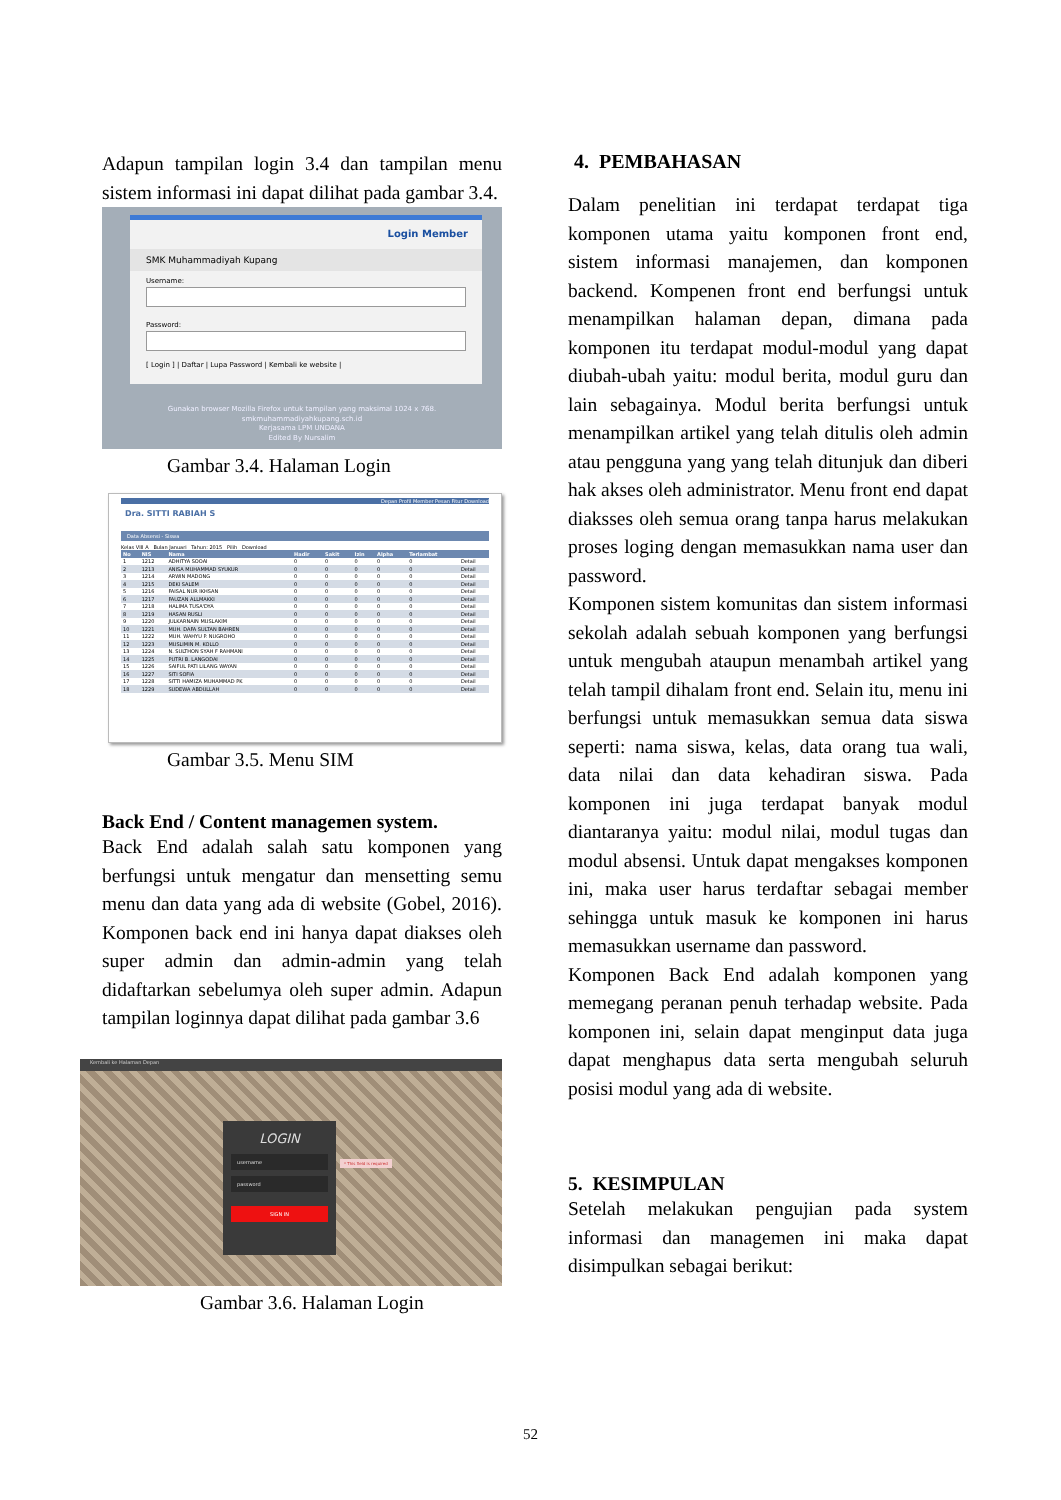Adapun tampilan login 3.4 dan tampilan menu sistem informasi ini dapat dilihat pada gambar 3.4.
Login Member
SMK Muhammadiyah Kupang
Username:
Password:
[ Login ] | Daftar | Lupa Password | Kembali ke website |
Gunakan browser Mozilla Firefox untuk tampilan yang maksimal 1024 x 768.
smkmuhammadiyahkupang.sch.id
Kerjasama LPM UNDANA
Edited By Nursalim
Gambar 3.4. Halaman Login
Depan Profil Member Pesan Fitur Download
Dra. SITTI RABIAH S
Data Absensi - Siswa
Kelas VIII A Bulan Januari Tahun: 2015 Pilih Download
| No | NIS | Nama | Hadir | Sakit | Izin | Alpha | Terlambat | |
| --- | --- | --- | --- | --- | --- | --- | --- | --- |
| 1 | 1212 | ADHITYA SOOAI | 0 | 0 | 0 | 0 | 0 | Detail |
| 2 | 1213 | ANISA MUHAMMAD SYUKUR | 0 | 0 | 0 | 0 | 0 | Detail |
| 3 | 1214 | ARWIN MADONG | 0 | 0 | 0 | 0 | 0 | Detail |
| 4 | 1215 | DEKI SALEM | 0 | 0 | 0 | 0 | 0 | Detail |
| 5 | 1216 | FAISAL NUR IKHSAN | 0 | 0 | 0 | 0 | 0 | Detail |
| 6 | 1217 | FAUZAN ALLMAKKI | 0 | 0 | 0 | 0 | 0 | Detail |
| 7 | 1218 | HALIMA TUSA'DYA | 0 | 0 | 0 | 0 | 0 | Detail |
| 8 | 1219 | HASAN RUSLI | 0 | 0 | 0 | 0 | 0 | Detail |
| 9 | 1220 | JULKARNAIN MUSLAKIM | 0 | 0 | 0 | 0 | 0 | Detail |
| 10 | 1221 | MUH. DAFA SULTAN BAHREN | 0 | 0 | 0 | 0 | 0 | Detail |
| 11 | 1222 | MUH. WAHYU P. NUGROHO | 0 | 0 | 0 | 0 | 0 | Detail |
| 12 | 1223 | MUSLIMIN M. KOLLO | 0 | 0 | 0 | 0 | 0 | Detail |
| 13 | 1224 | N. SULTHON SYAH F RAHMANI | 0 | 0 | 0 | 0 | 0 | Detail |
| 14 | 1225 | PUTRI B. LANGODAI | 0 | 0 | 0 | 0 | 0 | Detail |
| 15 | 1226 | SAIFUL PATI LILANG WAYAN | 0 | 0 | 0 | 0 | 0 | Detail |
| 16 | 1227 | SITI SOFIA | 0 | 0 | 0 | 0 | 0 | Detail |
| 17 | 1228 | SITTI HAMIZA MUHAMMAD PK | 0 | 0 | 0 | 0 | 0 | Detail |
| 18 | 1229 | SUDEWA ABDULLAH | 0 | 0 | 0 | 0 | 0 | Detail |
Gambar 3.5. Menu SIM
Back End / Content managemen system.
Back End adalah salah satu komponen yang berfungsi untuk mengatur dan mensetting semu menu dan data yang ada di website (Gobel, 2016). Komponen back end ini hanya dapat diakses oleh super admin dan admin-admin yang telah didaftarkan sebelumya oleh super admin. Adapun tampilan loginnya dapat dilihat pada gambar 3.6
Kembali ke Halaman Depan
LOGIN
username
password
SIGN IN
* This field is required
Gambar 3.6. Halaman Login
4. PEMBAHASAN
Dalam penelitian ini terdapat terdapat tiga komponen utama yaitu komponen front end, sistem informasi manajemen, dan komponen backend. Kompenen front end berfungsi untuk menampilkan halaman depan, dimana pada komponen itu terdapat modul-modul yang dapat diubah-ubah yaitu: modul berita, modul guru dan lain sebagainya. Modul berita berfungsi untuk menampilkan artikel yang telah ditulis oleh admin atau pengguna yang yang telah ditunjuk dan diberi hak akses oleh administrator. Menu front end dapat diaksses oleh semua orang tanpa harus melakukan proses loging dengan memasukkan nama user dan password.
Komponen sistem komunitas dan sistem informasi sekolah adalah sebuah komponen yang berfungsi untuk mengubah ataupun menambah artikel yang telah tampil dihalam front end. Selain itu, menu ini berfungsi untuk memasukkan semua data siswa seperti: nama siswa, kelas, data orang tua wali, data nilai dan data kehadiran siswa. Pada komponen ini juga terdapat banyak modul diantaranya yaitu: modul nilai, modul tugas dan modul absensi. Untuk dapat mengakses komponen ini, maka user harus terdaftar sebagai member sehingga untuk masuk ke komponen ini harus memasukkan username dan password.
Komponen Back End adalah komponen yang memegang peranan penuh terhadap website. Pada komponen ini, selain dapat menginput data juga dapat menghapus data serta mengubah seluruh posisi modul yang ada di website.
5. KESIMPULAN
Setelah melakukan pengujian pada system informasi dan managemen ini maka dapat disimpulkan sebagai berikut:
52